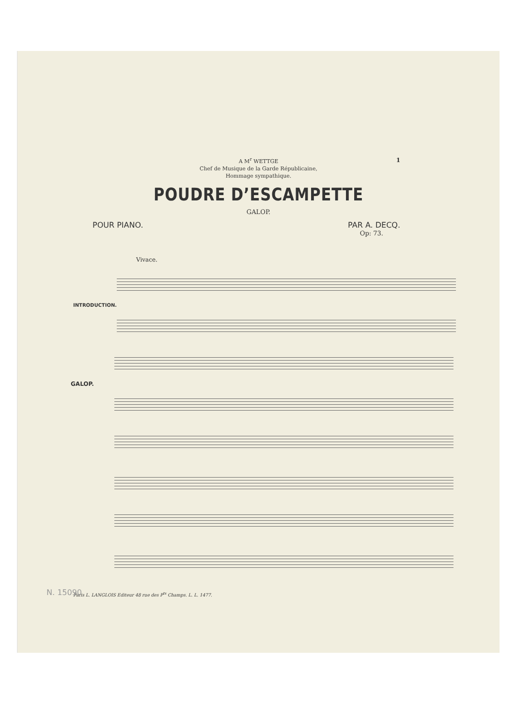1
A M<sup>r</sup> WETTGE
Chef de Musique de la Garde Républicaine,
Hommage sympathique.
POUDRE D’ESCAMPETTE
GALOP.
POUR PIANO. PAR A. DECQ.
Op: 73.
Vivace.
INTRODUCTION.
GALOP.
Paris L. LANGLOIS Editeur 48 rue des P<sup>ts</sup> Champs. L. L. 1477.
N. 15090